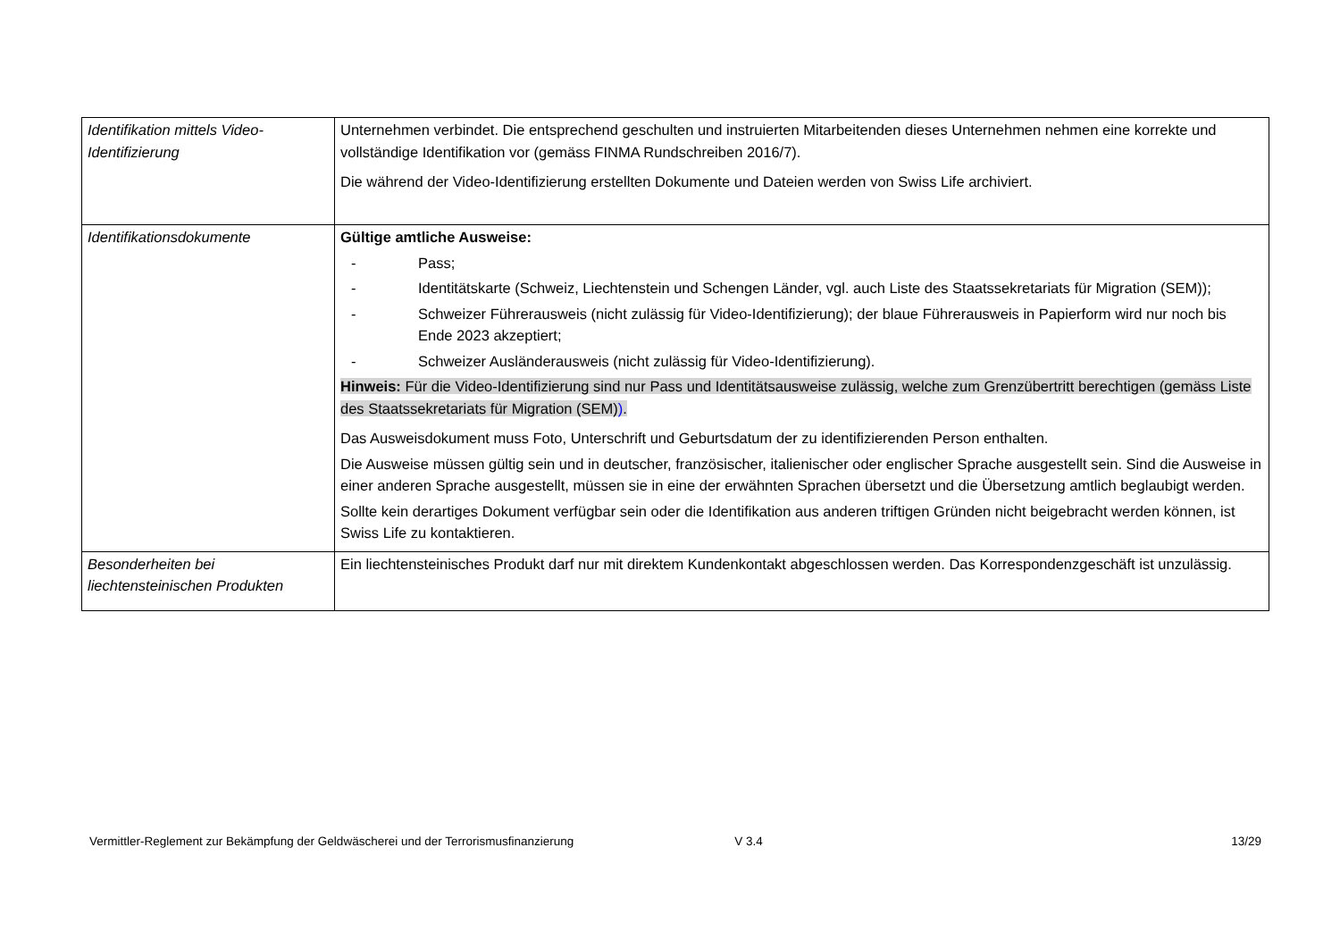| Identifikation mittels Video-Identifizierung | Unternehmen verbindet. Die entsprechend geschulten und instruierten Mitarbeitenden dieses Unternehmen nehmen eine korrekte und vollständige Identifikation vor (gemäss FINMA Rundschreiben 2016/7). Die während der Video-Identifizierung erstellten Dokumente und Dateien werden von Swiss Life archiviert. |
| Identifikationsdokumente | Gültige amtliche Ausweise: - Pass; - Identitätskarte (Schweiz, Liechtenstein und Schengen Länder, vgl. auch Liste des Staatssekretariats für Migration (SEM)); - Schweizer Führerausweis (nicht zulässig für Video-Identifizierung); der blaue Führerausweis in Papierform wird nur noch bis Ende 2023 akzeptiert; - Schweizer Ausländerausweis (nicht zulässig für Video-Identifizierung). Hinweis: Für die Video-Identifizierung sind nur Pass und Identitätsausweise zulässig, welche zum Grenzübertritt berechtigen (gemäss Liste des Staatssekretariats für Migration (SEM) ) . Das Ausweisdokument muss Foto, Unterschrift und Geburtsdatum der zu identifizierenden Person enthalten. Die Ausweise müssen gültig sein und in deutscher, französischer, italienischer oder englischer Sprache ausgestellt sein. Sind die Ausweise in einer anderen Sprache ausgestellt, müssen sie in eine der erwähnten Sprachen übersetzt und die Übersetzung amtlich beglaubigt werden. Sollte kein derartiges Dokument verfügbar sein oder die Identifikation aus anderen triftigen Gründen nicht beigebracht werden können, ist Swiss Life zu kontaktieren. |
| Besonderheiten bei liechtensteinischen Produkten | Ein liechtensteinisches Produkt darf nur mit direktem Kundenkontakt abgeschlossen werden. Das Korrespondenzgeschäft ist unzulässig. |
Vermittler-Reglement zur Bekämpfung der Geldwäscherei und der Terrorismusfinanzierung V 3.4 13/29